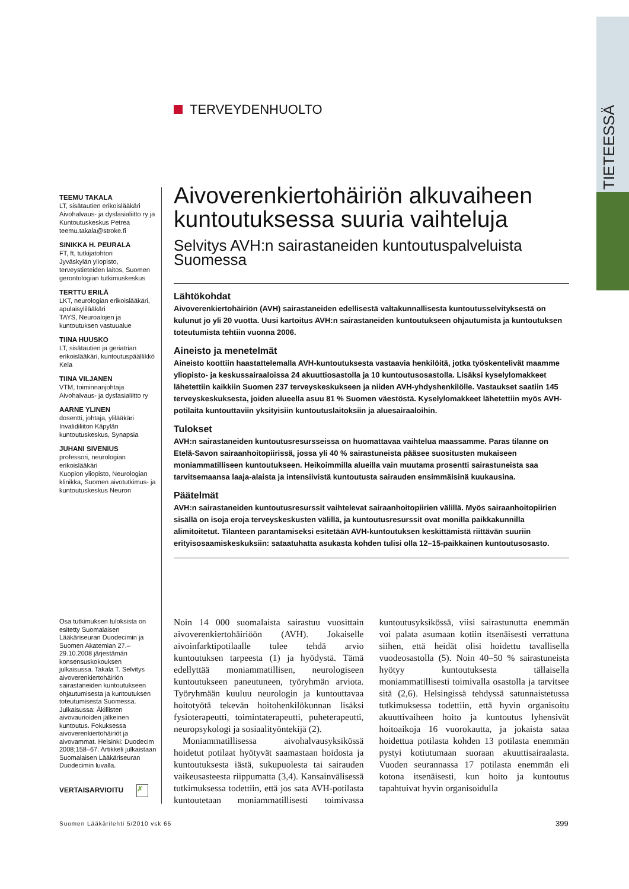TIETEESSÄ
TERVEYDENHUOLTO
TEEMU TAKALA
LT, sisätautien erikoislääkäri
Aivohalvaus- ja dysfasialiitto ry ja Kuntoutuskeskus Petrea
teemu.takala@stroke.fi
SINIKKA H. PEURALA
FT, ft, tutkijatohtori
Jyväskylän yliopisto, terveystieteiden laitos, Suomen gerontologian tutkimuskeskus
TERTTU ERILÄ
LKT, neurologian erikoislääkäri, apulaisylilääkäri
TAYS, Neuroalojen ja kuntoutuksen vastuualue
TIINA HUUSKO
LT, sisätautien ja geriatrian erikoislääkäri, kuntoutuspäällikkö
Kela
TIINA VILJANEN
VTM, toiminnanjohtaja
Aivohalvaus- ja dysfasialiitto ry
AARNE YLINEN
dosentti, johtaja, ylilääkäri
Invalidiliiton Käpylän kuntoutuskeskus, Synapsia
JUHANI SIVENIUS
professori, neurologian erikoislääkäri
Kuopion yliopisto, Neurologian klinikka, Suomen aivotutkimus- ja kuntoutuskeskus Neuron
Aivoverenkiertohäiriön alkuvaiheen kuntoutuksessa suuria vaihteluja
Selvitys AVH:n sairastaneiden kuntoutuspalveluista Suomessa
Lähtökohdat
Aivoverenkiertohäiriön (AVH) sairastaneiden edellisestä valtakunnallisesta kuntoutusselvityksestä on kulunut jo yli 20 vuotta. Uusi kartoitus AVH:n sairastaneiden kuntoutukseen ohjautumista ja kuntoutuksen toteutumista tehtiin vuonna 2006.
Aineisto ja menetelmät
Aineisto koottiin haastattelemalla AVH-kuntoutuksesta vastaavia henkilöitä, jotka työskentelivät maamme yliopisto- ja keskussairaaloissa 24 akuuttiosastolla ja 10 kuntoutusosastolla. Lisäksi kyselylomakkeet lähetettiin kaikkiin Suomen 237 terveyskeskukseen ja niiden AVH-yhdyshenkilölle. Vastaukset saatiin 145 terveyskeskuksesta, joiden alueella asuu 81 % Suomen väestöstä. Kyselylomakkeet lähetettiin myös AVH-potilaita kuntouttaviin yksityisiin kuntoutuslaitoksiin ja aluesairaaloihin.
Tulokset
AVH:n sairastaneiden kuntoutusresursseissa on huomattavaa vaihtelua maassamme. Paras tilanne on Etelä-Savon sairaanhoitopiirissä, jossa yli 40 % sairastuneista pääsee suositusten mukaiseen moniammatilliseen kuntoutukseen. Heikoimmilla alueilla vain muutama prosentti sairastuneista saa tarvitsemaansa laaja-alaista ja intensiivistä kuntoutusta sairauden ensimmäisinä kuukausina.
Päätelmät
AVH:n sairastaneiden kuntoutusresurssit vaihtelevat sairaanhoitopiirien välillä. Myös sairaanhoitopiirien sisällä on isoja eroja terveyskeskusten välillä, ja kuntoutusresurssit ovat monilla paikkakunnilla alimitoitetut. Tilanteen parantamiseksi esitetään AVH-kuntoutuksen keskittämistä riittävän suuriin erityisosaamiskeskuksiin: sataatuhatta asukasta kohden tulisi olla 12–15-paikkainen kuntoutusosasto.
Osa tutkimuksen tuloksista on esitetty Suomalaisen Lääkäriseuran Duodecimin ja Suomen Akatemian 27.–29.10.2008 järjestämän konsensuskokouksen julkaisussa. Takala T. Selvitys aivoverenkiertohäiriön sairastaneiden kuntoutukseen ohjautumisesta ja kuntoutuksen toteutumisesta Suomessa. Julkaisussa: Äkillisten aivovaurioiden jälkeinen kuntoutus. Fokuksessa aivoverenkiertohäiriöt ja aivovammat. Helsinki: Duodecim 2008;158–67. Artikkeli julkaistaan Suomalaisen Lääkäriseuran Duodecimin luvalla.
VERTAISARVIOITU ✗
Noin 14 000 suomalaista sairastuu vuosittain aivoverenkiertohäiriöön (AVH). Jokaiselle aivoinfarktipotilaalle tulee tehdä arvio kuntoutuksen tarpeesta (1) ja hyödystä. Tämä edellyttää moniammatillisen, neurologiseen kuntoutukseen paneutuneen, työryhmän arviota. Työryhmään kuuluu neurologin ja kuntouttavaa hoitotyötä tekevän hoitohenkilökunnan lisäksi fysioterapeutti, toimintaterapeutti, puheterapeutti, neuropsykologi ja sosiaalityöntekijä (2).
Moniammatillisessa aivohalvausyksikössä hoidetut potilaat hyötyvät saamastaan hoidosta ja kuntoutuksesta iästä, sukupuolesta tai sairauden vaikeusasteesta riippumatta (3,4). Kansainvälisessä tutkimuksessa todettiin, että jos sata AVH-potilasta kuntoutetaan moniammatillisesti toimivassa kuntoutusyksikössä, viisi sairastunutta enemmän voi palata asumaan kotiin itsenäisesti verrattuna siihen, että heidät olisi hoidettu tavallisella vuodeosastolla (5). Noin 40–50 % sairastuneista hyötyy kuntoutuksesta tällaisella moniammatillisesti toimivalla osastolla ja tarvitsee sitä (2,6). Helsingissä tehdyssä satunnaistetussa tutkimuksessa todettiin, että hyvin organisoitu akuuttivaiheen hoito ja kuntoutus lyhensivät hoitoaikoja 16 vuorokautta, ja jokaista sataa hoidettua potilasta kohden 13 potilasta enemmän pystyi kotiutumaan suoraan akuuttisairaalasta. Vuoden seurannassa 17 potilasta enemmän eli kotona itsenäisesti, kun hoito ja kuntoutus tapahtuivat hyvin organisoidulla
Suomen Lääkärilehti 5/2010 vsk 65
399